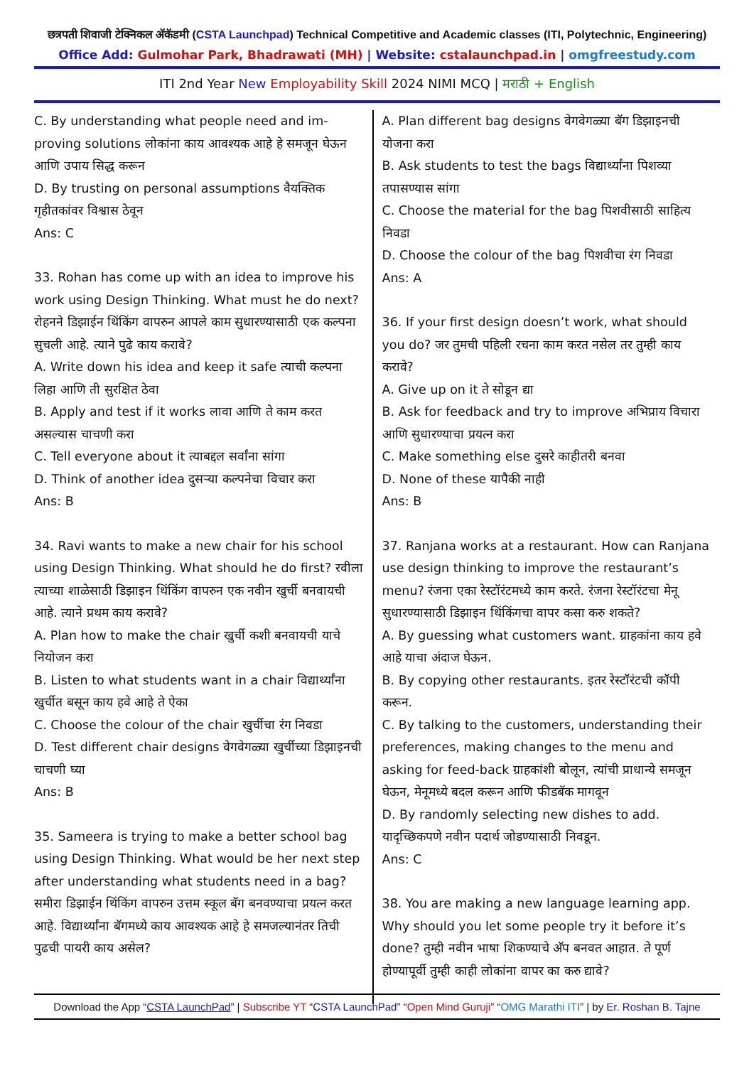छत्रपती शिवाजी टेक्निकल अ‍ॅकॅडमी (CSTA Launchpad) Technical Competitive and Academic classes (ITI, Polytechnic, Engineering)
Office Add: Gulmohar Park, Bhadrawati (MH) | Website: cstalaunchpad.in | omgfreestudy.com
ITI 2nd Year New Employability Skill 2024 NIMI MCQ | मराठी + English
C. By understanding what people need and im-proving solutions लोकांना काय आवश्यक आहे हे समजून घेऊन आणि उपाय सिद्ध करून
D. By trusting on personal assumptions वैयक्तिक गृहीतकांवर विश्वास ठेवून
Ans: C
33. Rohan has come up with an idea to improve his work using Design Thinking. What must he do next? रोहनने डिझाईन थिंकिंग वापरुन आपले काम सुधारण्यासाठी एक कल्पना सुचली आहे. त्याने पुढे काय करावे?
A. Write down his idea and keep it safe त्याची कल्पना लिहा आणि ती सुरक्षित ठेवा
B. Apply and test if it works लावा आणि ते काम करत असल्यास चाचणी करा
C. Tell everyone about it त्याबद्दल सर्वांना सांगा
D. Think of another idea दुसऱ्या कल्पनेचा विचार करा
Ans: B
34. Ravi wants to make a new chair for his school using Design Thinking. What should he do first? रवीला त्याच्या शाळेसाठी डिझाइन थिंकिंग वापरुन एक नवीन खुर्ची बनवायची आहे. त्याने प्रथम काय करावे?
A. Plan how to make the chair खुर्ची कशी बनवायची याचे नियोजन करा
B. Listen to what students want in a chair विद्यार्थ्यांना खुर्चीत बसून काय हवे आहे ते ऐका
C. Choose the colour of the chair खुर्चीचा रंग निवडा
D. Test different chair designs वेगवेगळ्या खुर्चीच्या डिझाइनची चाचणी घ्या
Ans: B
35. Sameera is trying to make a better school bag using Design Thinking. What would be her next step after understanding what students need in a bag? समीरा डिझाईन थिंकिंग वापरुन उत्तम स्कूल बॅग बनवण्याचा प्रयत्न करत आहे. विद्यार्थ्यांना बॅगमध्ये काय आवश्यक आहे हे समजल्यानंतर तिची पुढची पायरी काय असेल?
A. Plan different bag designs वेगवेगळ्या बॅग डिझाइनची योजना करा
B. Ask students to test the bags विद्यार्थ्यांना पिशव्या तपासण्यास सांगा
C. Choose the material for the bag पिशवीसाठी साहित्य निवडा
D. Choose the colour of the bag पिशवीचा रंग निवडा
Ans: A
36. If your first design doesn’t work, what should you do? जर तुमची पहिली रचना काम करत नसेल तर तुम्ही काय करावे?
A. Give up on it ते सोडून द्या
B. Ask for feedback and try to improve अभिप्राय विचारा आणि सुधारण्याचा प्रयत्न करा
C. Make something else दुसरे काहीतरी बनवा
D. None of these यापैकी नाही
Ans: B
37. Ranjana works at a restaurant. How can Ranjana use design thinking to improve the restaurant’s menu? रंजना एका रेस्टॉरंटमध्ये काम करते. रंजना रेस्टॉरंटचा मेनू सुधारण्यासाठी डिझाइन थिंकिंगचा वापर कसा करु शकते?
A. By guessing what customers want. ग्राहकांना काय हवे आहे याचा अंदाज घेऊन.
B. By copying other restaurants. इतर रेस्टॉरंटची कॉपी करून.
C. By talking to the customers, understanding their preferences, making changes to the menu and asking for feed-back ग्राहकांशी बोलून, त्यांची प्राधान्ये समजून घेऊन, मेनूमध्ये बदल करून आणि फीडबॅक मागवून
D. By randomly selecting new dishes to add. यादृच्छिकपणे नवीन पदार्थ जोडण्यासाठी निवडून.
Ans: C
38. You are making a new language learning app. Why should you let some people try it before it’s done? तुम्ही नवीन भाषा शिकण्याचे अ‍ॅप बनवत आहात. ते पूर्ण होण्यापूर्वी तुम्ही काही लोकांना वापर का करु द्यावे?
Download the App “CSTA LaunchPad” | Subscribe YT “CSTA LaunchPad” “Open Mind Guruji” “OMG Marathi ITI” | by Er. Roshan B. Tajne